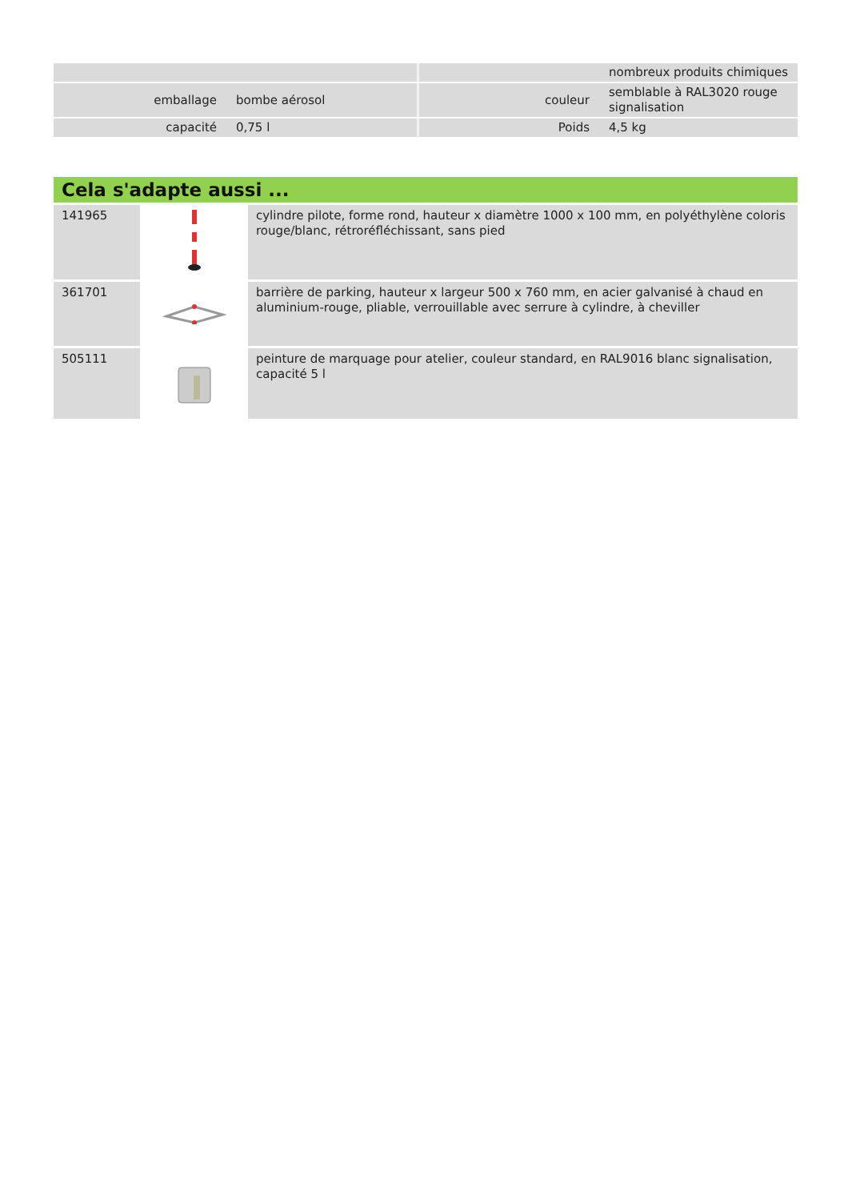| | | | nombreux produits chimiques |
| emballage | bombe aérosol | couleur | semblable à RAL3020 rouge signalisation |
| capacité | 0,75 l | Poids | 4,5 kg |
Cela s'adapte aussi ...
| 141965 | | cylindre pilote, forme rond, hauteur x diamètre 1000 x 100 mm, en polyéthylène coloris rouge/blanc, rétroréfléchissant, sans pied |
| 361701 | | barrière de parking, hauteur x largeur 500 x 760 mm, en acier galvanisé à chaud en aluminium-rouge, pliable, verrouillable avec serrure à cylindre, à cheviller |
| 505111 | | peinture de marquage pour atelier, couleur standard, en RAL9016 blanc signalisation, capacité 5 l |